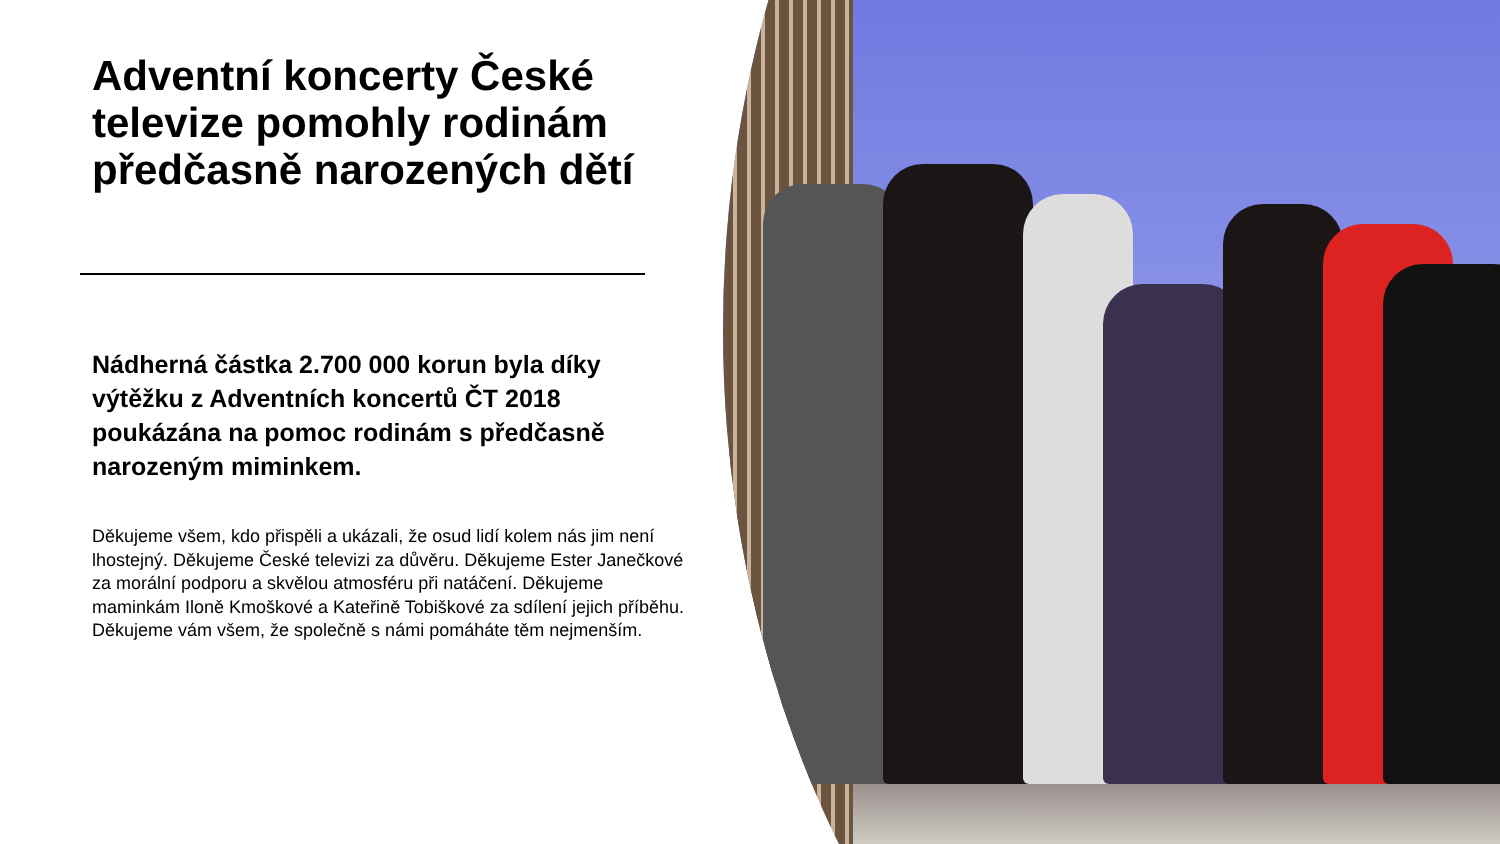Adventní koncerty České televize pomohly rodinám předčasně narozených dětí
Nádherná částka 2.700 000 korun byla díky výtěžku z Adventních koncertů ČT 2018 poukázána na pomoc rodinám s předčasně narozeným miminkem.
Děkujeme všem, kdo přispěli a ukázali, že osud lidí kolem nás jim není lhostejný. Děkujeme České televizi za důvěru. Děkujeme Ester Janečkové za morální podporu a skvělou atmosféru při natáčení. Děkujeme maminkám Iloně Kmoškové a Kateřině Tobiškové za sdílení jejich příběhu. Děkujeme vám všem, že společně s námi pomáháte těm nejmenším.